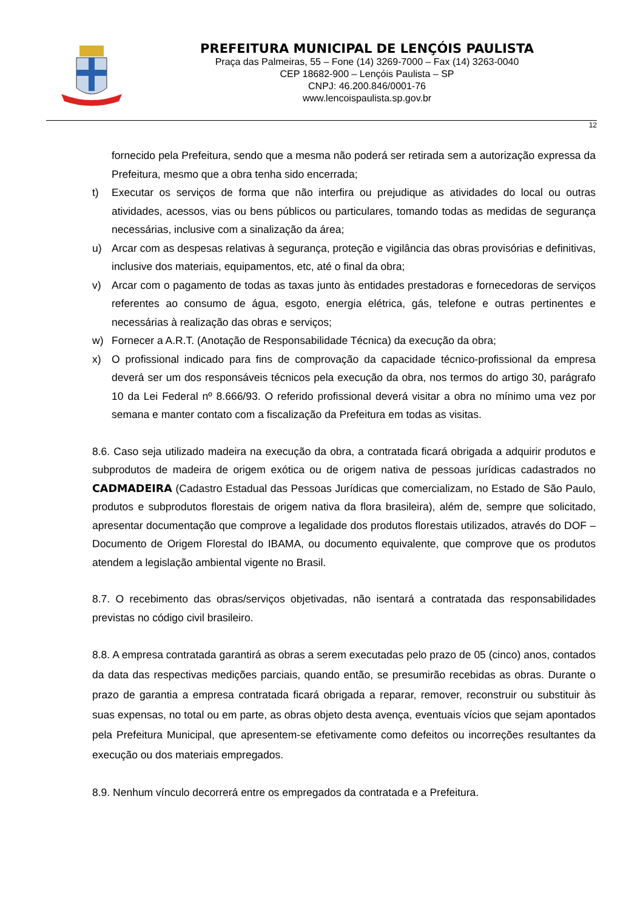PREFEITURA MUNICIPAL DE LENÇÓIS PAULISTA
Praça das Palmeiras, 55 – Fone (14) 3269-7000 – Fax (14) 3263-0040
CEP 18682-900 – Lençóis Paulista – SP
CNPJ: 46.200.846/0001-76
www.lencoispaulista.sp.gov.br
12
fornecido pela Prefeitura, sendo que a mesma não poderá ser retirada sem a autorização expressa da Prefeitura, mesmo que a obra tenha sido encerrada;
t) Executar os serviços de forma que não interfira ou prejudique as atividades do local ou outras atividades, acessos, vias ou bens públicos ou particulares, tomando todas as medidas de segurança necessárias, inclusive com a sinalização da área;
u) Arcar com as despesas relativas à segurança, proteção e vigilância das obras provisórias e definitivas, inclusive dos materiais, equipamentos, etc, até o final da obra;
v) Arcar com o pagamento de todas as taxas junto às entidades prestadoras e fornecedoras de serviços referentes ao consumo de água, esgoto, energia elétrica, gás, telefone e outras pertinentes e necessárias à realização das obras e serviços;
w) Fornecer a A.R.T. (Anotação de Responsabilidade Técnica) da execução da obra;
x) O profissional indicado para fins de comprovação da capacidade técnico-profissional da empresa deverá ser um dos responsáveis técnicos pela execução da obra, nos termos do artigo 30, parágrafo 10 da Lei Federal nº 8.666/93. O referido profissional deverá visitar a obra no mínimo uma vez por semana e manter contato com a fiscalização da Prefeitura em todas as visitas.
8.6. Caso seja utilizado madeira na execução da obra, a contratada ficará obrigada a adquirir produtos e subprodutos de madeira de origem exótica ou de origem nativa de pessoas jurídicas cadastrados no CADMADEIRA (Cadastro Estadual das Pessoas Jurídicas que comercializam, no Estado de São Paulo, produtos e subprodutos florestais de origem nativa da flora brasileira), além de, sempre que solicitado, apresentar documentação que comprove a legalidade dos produtos florestais utilizados, através do DOF – Documento de Origem Florestal do IBAMA, ou documento equivalente, que comprove que os produtos atendem a legislação ambiental vigente no Brasil.
8.7. O recebimento das obras/serviços objetivadas, não isentará a contratada das responsabilidades previstas no código civil brasileiro.
8.8. A empresa contratada garantirá as obras a serem executadas pelo prazo de 05 (cinco) anos, contados da data das respectivas medições parciais, quando então, se presumirão recebidas as obras. Durante o prazo de garantia a empresa contratada ficará obrigada a reparar, remover, reconstruir ou substituir às suas expensas, no total ou em parte, as obras objeto desta avença, eventuais vícios que sejam apontados pela Prefeitura Municipal, que apresentem-se efetivamente como defeitos ou incorreções resultantes da execução ou dos materiais empregados.
8.9. Nenhum vínculo decorrerá entre os empregados da contratada e a Prefeitura.